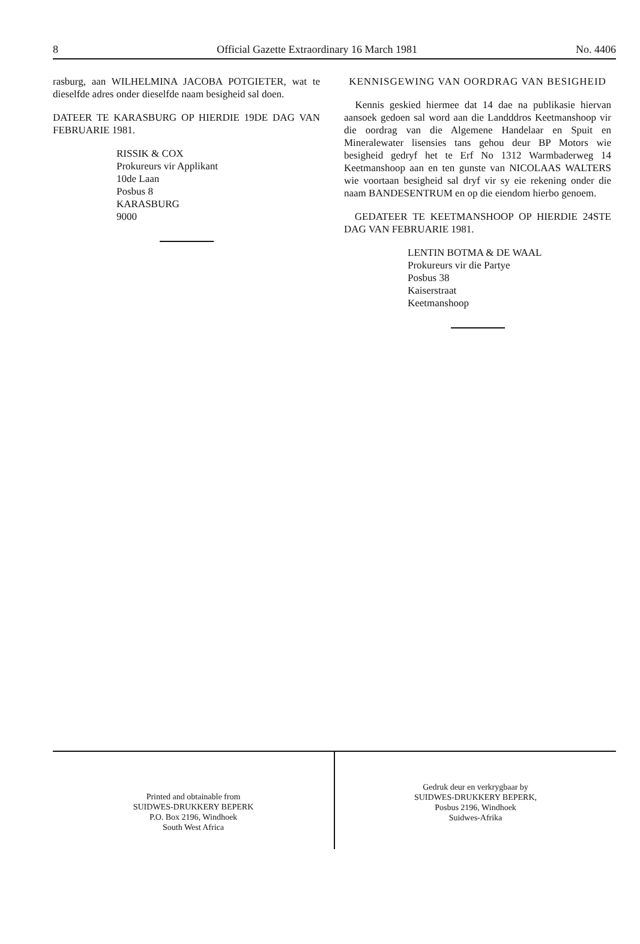8 Official Gazette Extraordinary 16 March 1981 No. 4406
rasburg, aan WILHELMINA JACOBA POTGIETER, wat te dieselfde adres onder dieselfde naam besigheid sal doen.
DATEER TE KARASBURG OP HIERDIE 19DE DAG VAN FEBRUARIE 1981.
RISSIK & COX
Prokureurs vir Applikant
10de Laan
Posbus 8
KARASBURG
9000
KENNISGEWING VAN OORDRAG VAN BESIGHEID
Kennis geskied hiermee dat 14 dae na publikasie hiervan aansoek gedoen sal word aan die Landddros Keetmanshoop vir die oordrag van die Algemene Handelaar en Spuit en Mineralewater lisensies tans gehou deur BP Motors wie besigheid gedryf het te Erf No 1312 Warmbaderweg 14 Keetmanshoop aan en ten gunste van NICOLAAS WALTERS wie voortaan besigheid sal dryf vir sy eie rekening onder die naam BANDESENTRUM en op die eiendom hierbo genoem.
GEDATEER TE KEETMANSHOOP OP HIERDIE 24STE DAG VAN FEBRUARIE 1981.
LENTIN BOTMA & DE WAAL
Prokureurs vir die Partye
Posbus 38
Kaiserstraat
Keetmanshoop
Printed and obtainable from
SUIDWES-DRUKKERY BEPERK
P.O. Box 2196, Windhoek
South West Africa
Gedruk deur en verkrygbaar by
SUIDWES-DRUKKERY BEPERK,
Posbus 2196, Windhoek
Suidwes-Afrika